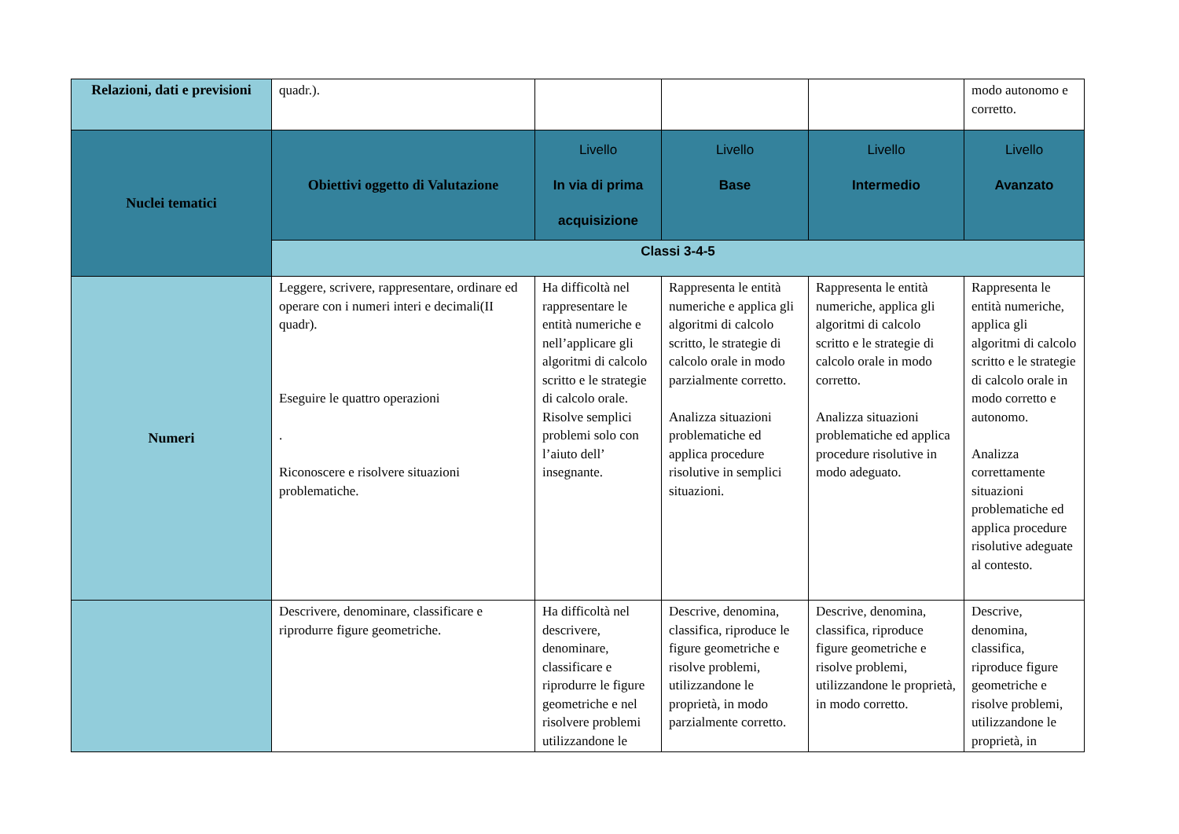| Relazioni, dati e previsioni | quadr.). | | | | modo autonomo e corretto. |
| Nuclei tematici | Obiettivi oggetto di Valutazione | Livello In via di prima acquisizione | Livello Base | Livello Intermedio | Livello Avanzato |
| | Classi 3-4-5 | | | | |
| Numeri | Leggere, scrivere, rappresentare, ordinare ed operare con i numeri interi e decimali(II quadr). Eseguire le quattro operazioni . Riconoscere e risolvere situazioni problematiche. | Ha difficoltà nel rappresentare le entità numeriche e nell’applicare gli algoritmi di calcolo scritto e le strategie di calcolo orale. Risolve semplici problemi solo con l’aiuto dell’ insegnante. | Rappresenta le entità numeriche e applica gli algoritmi di calcolo scritto, le strategie di calcolo orale in modo parzialmente corretto. Analizza situazioni problematiche ed applica procedure risolutive in semplici situazioni. | Rappresenta le entità numeriche, applica gli algoritmi di calcolo scritto e le strategie di calcolo orale in modo corretto. Analizza situazioni problematiche ed applica procedure risolutive in modo adeguato. | Rappresenta le entità numeriche, applica gli algoritmi di calcolo scritto e le strategie di calcolo orale in modo corretto e autonomo. Analizza correttamente situazioni problematiche ed applica procedure risolutive adeguate al contesto. |
| | Descrivere, denominare, classificare e riprodurre figure geometriche. | Ha difficoltà nel descrivere, denominare, classificare e riprodurre le figure geometriche e nel risolvere problemi utilizzandone le | Descrive, denomina, classifica, riproduce le figure geometriche e risolve problemi, utilizzandone le proprietà, in modo parzialmente corretto. | Descrive, denomina, classifica, riproduce figure geometriche e risolve problemi, utilizzandone le proprietà, in modo corretto. | Descrive, denomina, classifica, riproduce figure geometriche e risolve problemi, utilizzandone le proprietà, in |